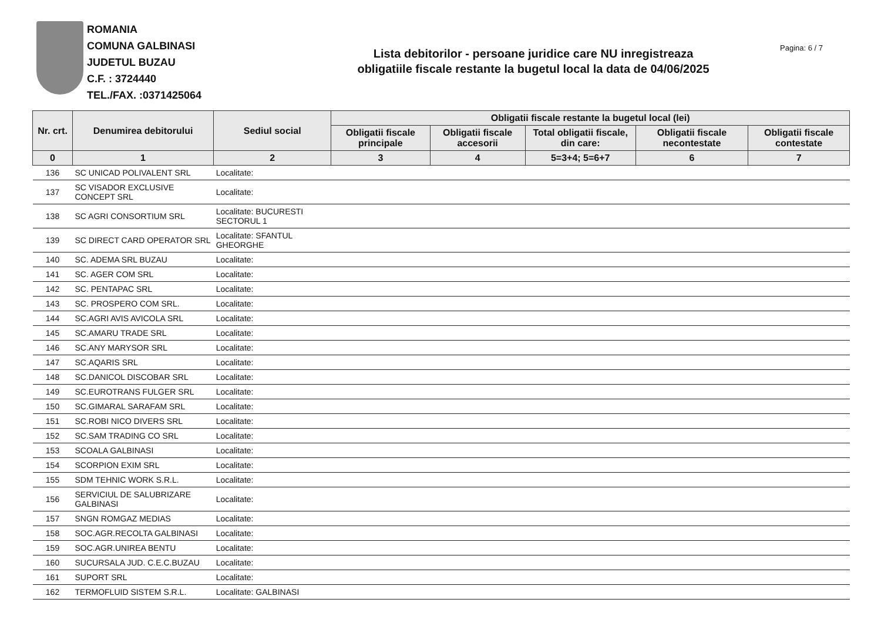ROMANIA
COMUNA GALBINASI
JUDETUL BUZAU
C.F. : 3724440
TEL./FAX. :0371425064
Lista debitorilor - persoane juridice care NU inregistreaza obligatiile fiscale restante la bugetul local la data de 04/06/2025
Pagina: 6 / 7
| Nr. crt. | Denumirea debitorului | Sediul social | Obligatii fiscale restante la bugetul local (lei) | | | | |
| --- | --- | --- | --- | --- | --- | --- | --- |
| | | | Obligatii fiscale principale | Obligatii fiscale accesorii | Total obligatii fiscale, din care: | Obligatii fiscale necontestate | Obligatii fiscale contestate |
| 0 | 1 | 2 | 3 | 4 | 5=3+4; 5=6+7 | 6 | 7 |
| 136 | SC UNICAD POLIVALENT SRL | Localitate: | | | | | |
| 137 | SC VISADOR EXCLUSIVE CONCEPT SRL | Localitate: | | | | | |
| 138 | SC AGRI CONSORTIUM SRL | Localitate: BUCURESTI SECTORUL 1 | | | | | |
| 139 | SC DIRECT CARD OPERATOR SRL | Localitate: SFANTUL GHEORGHE | | | | | |
| 140 | SC. ADEMA SRL BUZAU | Localitate: | | | | | |
| 141 | SC. AGER COM SRL | Localitate: | | | | | |
| 142 | SC. PENTAPAC SRL | Localitate: | | | | | |
| 143 | SC. PROSPERO COM SRL. | Localitate: | | | | | |
| 144 | SC.AGRI AVIS AVICOLA SRL | Localitate: | | | | | |
| 145 | SC.AMARU TRADE SRL | Localitate: | | | | | |
| 146 | SC.ANY MARYSOR SRL | Localitate: | | | | | |
| 147 | SC.AQARIS SRL | Localitate: | | | | | |
| 148 | SC.DANICOL DISCOBAR SRL | Localitate: | | | | | |
| 149 | SC.EUROTRANS FULGER SRL | Localitate: | | | | | |
| 150 | SC.GIMARAL SARAFAM SRL | Localitate: | | | | | |
| 151 | SC.ROBI NICO DIVERS SRL | Localitate: | | | | | |
| 152 | SC.SAM TRADING CO SRL | Localitate: | | | | | |
| 153 | SCOALA GALBINASI | Localitate: | | | | | |
| 154 | SCORPION EXIM SRL | Localitate: | | | | | |
| 155 | SDM TEHNIC WORK S.R.L. | Localitate: | | | | | |
| 156 | SERVICIUL DE SALUBRIZARE GALBINASI | Localitate: | | | | | |
| 157 | SNGN ROMGAZ MEDIAS | Localitate: | | | | | |
| 158 | SOC.AGR.RECOLTA GALBINASI | Localitate: | | | | | |
| 159 | SOC.AGR.UNIREA BENTU | Localitate: | | | | | |
| 160 | SUCURSALA JUD. C.E.C.BUZAU | Localitate: | | | | | |
| 161 | SUPORT SRL | Localitate: | | | | | |
| 162 | TERMOFLUID SISTEM S.R.L. | Localitate: GALBINASI | | | | | |